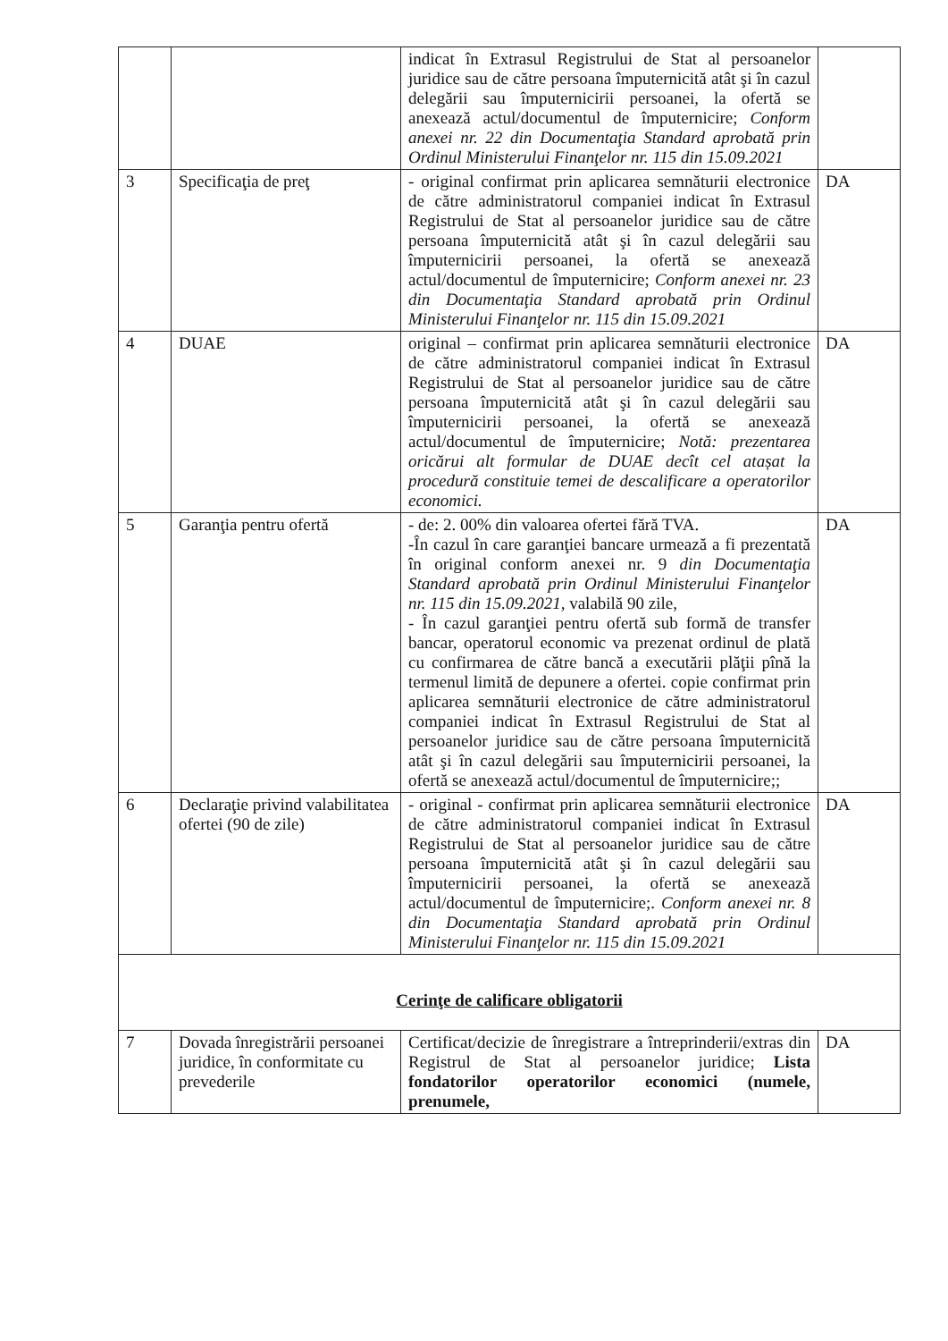| | | indicat în Extrasul Registrului de Stat al persoanelor juridice sau de către persoana împuternicită atât şi în cazul delegării sau împuternicirii persoanei, la ofertă se anexează actul/documentul de împuternicire; Conform anexei nr. 22 din Documentaţia Standard aprobată prin Ordinul Ministerului Finanţelor nr. 115 din 15.09.2021 | |
| 3 | Specificaţia de preţ | - original confirmat prin aplicarea semnăturii electronice de către administratorul companiei indicat în Extrasul Registrului de Stat al persoanelor juridice sau de către persoana împuternicită atât şi în cazul delegării sau împuternicirii persoanei, la ofertă se anexează actul/documentul de împuternicire; Conform anexei nr. 23 din Documentaţia Standard aprobată prin Ordinul Ministerului Finanţelor nr. 115 din 15.09.2021 | DA |
| 4 | DUAE | original – confirmat prin aplicarea semnăturii electronice de către administratorul companiei indicat în Extrasul Registrului de Stat al persoanelor juridice sau de către persoana împuternicită atât şi în cazul delegării sau împuternicirii persoanei, la ofertă se anexează actul/documentul de împuternicire; Notă: prezentarea oricărui alt formular de DUAE decît cel atașat la procedură constituie temei de descalificare a operatorilor economici. | DA |
| 5 | Garanţia pentru ofertă | - de: 2. 00% din valoarea ofertei fără TVA. -În cazul în care garanţiei bancare urmează a fi prezentată în original conform anexei nr. 9 din Documentaţia Standard aprobată prin Ordinul Ministerului Finanţelor nr. 115 din 15.09.2021, valabilă 90 zile, - În cazul garanţiei pentru ofertă sub formă de transfer bancar, operatorul economic va prezenat ordinul de plată cu confirmarea de către bancă a executării plăţii pînă la termenul limită de depunere a ofertei. copie confirmat prin aplicarea semnăturii electronice de către administratorul companiei indicat în Extrasul Registrului de Stat al persoanelor juridice sau de către persoana împuternicită atât şi în cazul delegării sau împuternicirii persoanei, la ofertă se anexează actul/documentul de împuternicire;; | DA |
| 6 | Declaraţie privind valabilitatea ofertei (90 de zile) | - original - confirmat prin aplicarea semnăturii electronice de către administratorul companiei indicat în Extrasul Registrului de Stat al persoanelor juridice sau de către persoana împuternicită atât şi în cazul delegării sau împuternicirii persoanei, la ofertă se anexează actul/documentul de împuternicire;. Conform anexei nr. 8 din Documentaţia Standard aprobată prin Ordinul Ministerului Finanţelor nr. 115 din 15.09.2021 | DA |
| Cerinţe de calificare obligatorii | | | |
| 7 | Dovada înregistrării persoanei juridice, în conformitate cu prevederile | Certificat/decizie de înregistrare a întreprinderii/extras din Registrul de Stat al persoanelor juridice; Lista fondatorilor operatorilor economici (numele, prenumele, | DA |